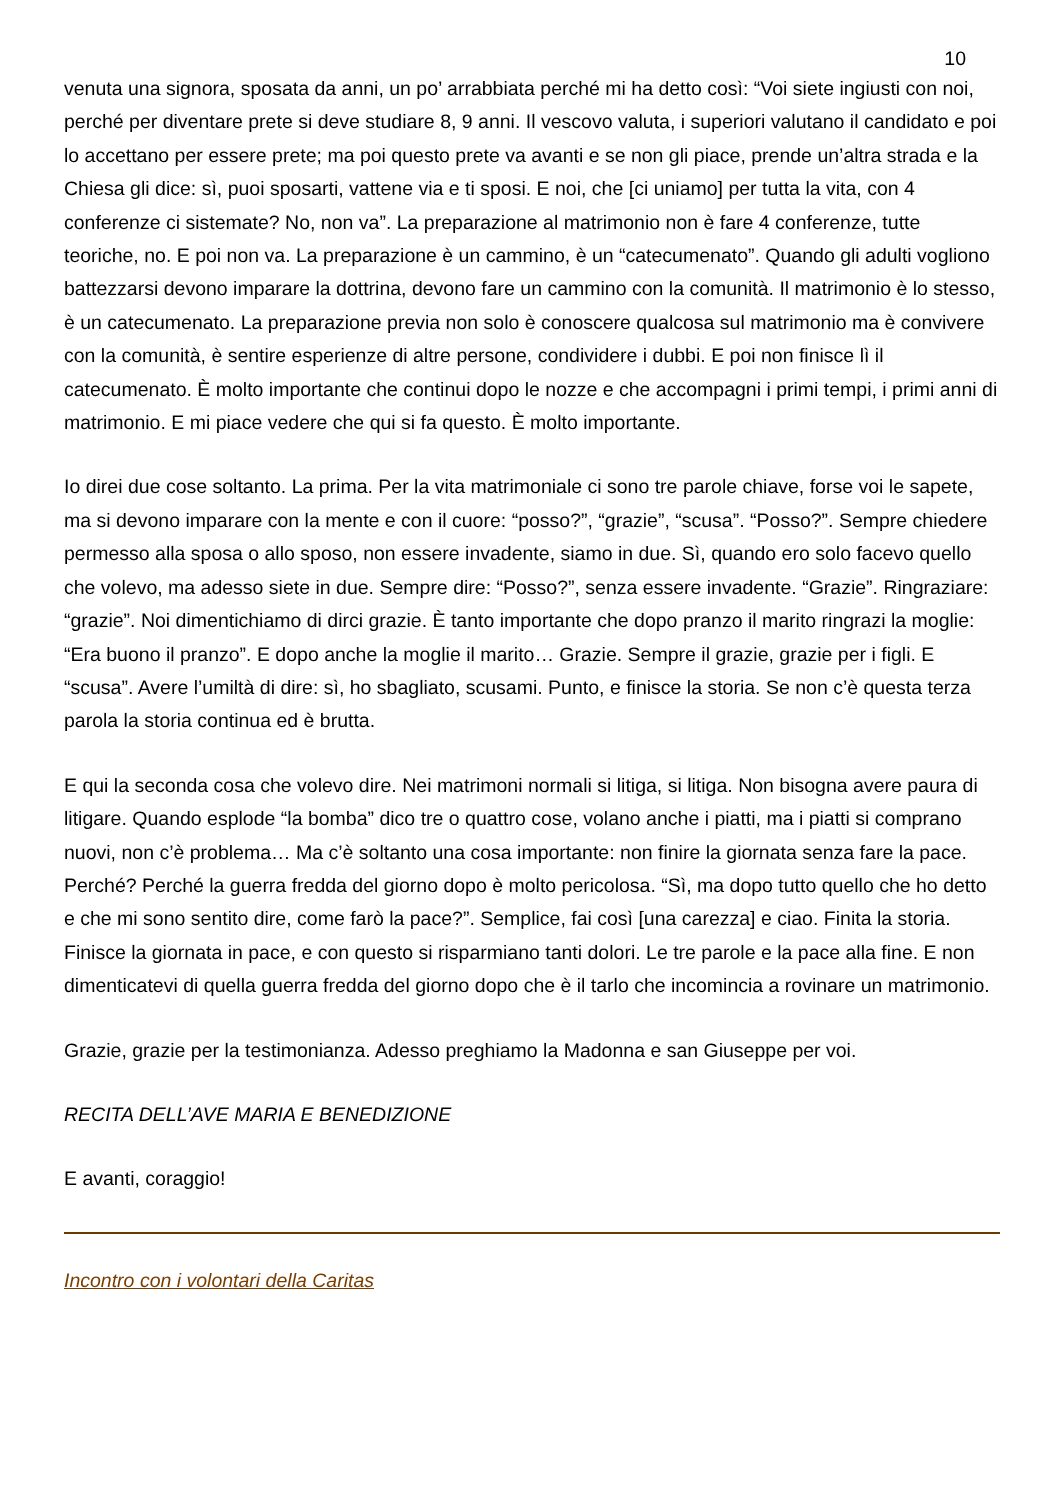10
venuta una signora, sposata da anni, un po’ arrabbiata perché mi ha detto così: “Voi siete ingiusti con noi, perché per diventare prete si deve studiare 8, 9 anni. Il vescovo valuta, i superiori valutano il candidato e poi lo accettano per essere prete; ma poi questo prete va avanti e se non gli piace, prende un’altra strada e la Chiesa gli dice: sì, puoi sposarti, vattene via e ti sposi. E noi, che [ci uniamo] per tutta la vita, con 4 conferenze ci sistemate? No, non va”. La preparazione al matrimonio non è fare 4 conferenze, tutte teoriche, no. E poi non va. La preparazione è un cammino, è un “catecumenato”. Quando gli adulti vogliono battezzarsi devono imparare la dottrina, devono fare un cammino con la comunità. Il matrimonio è lo stesso, è un catecumenato. La preparazione previa non solo è conoscere qualcosa sul matrimonio ma è convivere con la comunità, è sentire esperienze di altre persone, condividere i dubbi. E poi non finisce lì il catecumenato. È molto importante che continui dopo le nozze e che accompagni i primi tempi, i primi anni di matrimonio. E mi piace vedere che qui si fa questo. È molto importante.
Io direi due cose soltanto. La prima. Per la vita matrimoniale ci sono tre parole chiave, forse voi le sapete, ma si devono imparare con la mente e con il cuore: “posso?”, “grazie”, “scusa”. “Posso?”. Sempre chiedere permesso alla sposa o allo sposo, non essere invadente, siamo in due. Sì, quando ero solo facevo quello che volevo, ma adesso siete in due. Sempre dire: “Posso?”, senza essere invadente. “Grazie”. Ringraziare: “grazie”. Noi dimentichiamo di dirci grazie. È tanto importante che dopo pranzo il marito ringrazi la moglie: “Era buono il pranzo”. E dopo anche la moglie il marito… Grazie. Sempre il grazie, grazie per i figli. E “scusa”. Avere l’umiltà di dire: sì, ho sbagliato, scusami. Punto, e finisce la storia. Se non c’è questa terza parola la storia continua ed è brutta.
E qui la seconda cosa che volevo dire. Nei matrimoni normali si litiga, si litiga. Non bisogna avere paura di litigare. Quando esplode “la bomba” dico tre o quattro cose, volano anche i piatti, ma i piatti si comprano nuovi, non c’è problema… Ma c’è soltanto una cosa importante: non finire la giornata senza fare la pace. Perché? Perché la guerra fredda del giorno dopo è molto pericolosa. “Sì, ma dopo tutto quello che ho detto e che mi sono sentito dire, come farò la pace?”. Semplice, fai così [una carezza] e ciao. Finita la storia. Finisce la giornata in pace, e con questo si risparmiano tanti dolori. Le tre parole e la pace alla fine. E non dimenticatevi di quella guerra fredda del giorno dopo che è il tarlo che incomincia a rovinare un matrimonio.
Grazie, grazie per la testimonianza. Adesso preghiamo la Madonna e san Giuseppe per voi.
RECITA DELL’AVE MARIA E BENEDIZIONE
E avanti, coraggio!
Incontro con i volontari della Caritas